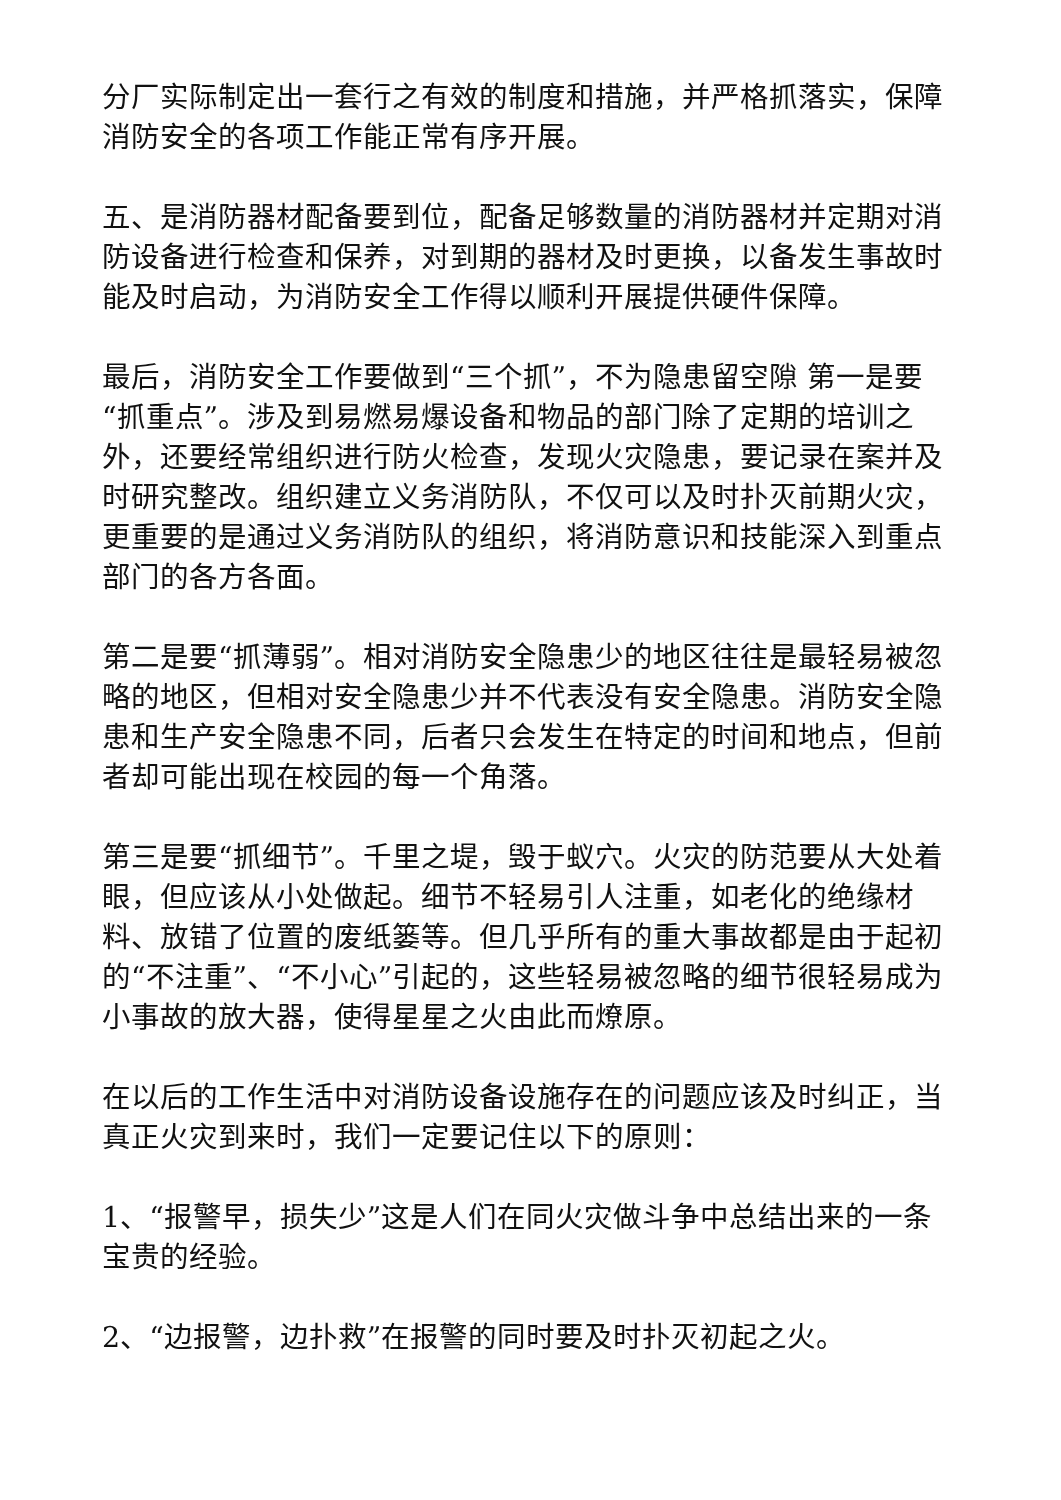分厂实际制定出一套行之有效的制度和措施，并严格抓落实，保障消防安全的各项工作能正常有序开展。
五、是消防器材配备要到位，配备足够数量的消防器材并定期对消防设备进行检查和保养，对到期的器材及时更换，以备发生事故时能及时启动，为消防安全工作得以顺利开展提供硬件保障。
最后，消防安全工作要做到“三个抓”，不为隐患留空隙 第一是要“抓重点”。涉及到易燃易爆设备和物品的部门除了定期的培训之外，还要经常组织进行防火检查，发现火灾隐患，要记录在案并及时研究整改。组织建立义务消防队，不仅可以及时扑灭前期火灾，更重要的是通过义务消防队的组织，将消防意识和技能深入到重点部门的各方各面。
第二是要“抓薄弱”。相对消防安全隐患少的地区往往是最轻易被忽略的地区，但相对安全隐患少并不代表没有安全隐患。消防安全隐患和生产安全隐患不同，后者只会发生在特定的时间和地点，但前者却可能出现在校园的每一个角落。
第三是要“抓细节”。千里之堤，毁于蚁穴。火灾的防范要从大处着眼，但应该从小处做起。细节不轻易引人注重，如老化的绝缘材料、放错了位置的废纸篓等。但几乎所有的重大事故都是由于起初的“不注重”、“不小心”引起的，这些轻易被忽略的细节很轻易成为小事故的放大器，使得星星之火由此而燎原。
在以后的工作生活中对消防设备设施存在的问题应该及时纠正，当真正火灾到来时，我们一定要记住以下的原则：
1、“报警早，损失少”这是人们在同火灾做斗争中总结出来的一条宝贵的经验。
2、“边报警，边扑救”在报警的同时要及时扑灭初起之火。